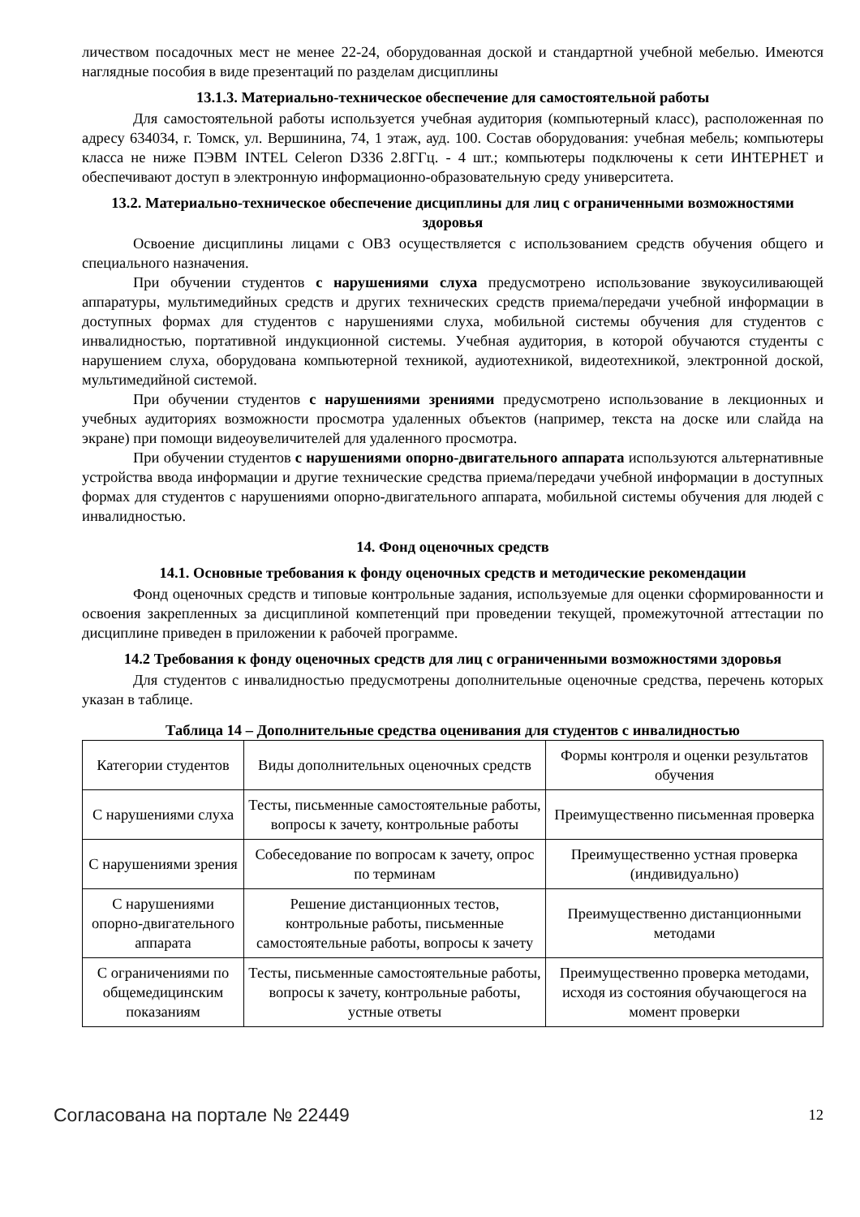личеством посадочных мест не менее 22-24, оборудованная доской и стандартной учебной мебелью. Имеются наглядные пособия в виде презентаций по разделам дисциплины
13.1.3. Материально-техническое обеспечение для самостоятельной работы
Для самостоятельной работы используется учебная аудитория (компьютерный класс), расположенная по адресу 634034, г. Томск, ул. Вершинина, 74, 1 этаж, ауд. 100. Состав оборудования: учебная мебель; компьютеры класса не ниже ПЭВМ INTEL Celeron D336 2.8ГГц. - 4 шт.; компьютеры подключены к сети ИНТЕРНЕТ и обеспечивают доступ в электронную информационно-образовательную среду университета.
13.2. Материально-техническое обеспечение дисциплины для лиц с ограниченными возможностями здоровья
Освоение дисциплины лицами с ОВЗ осуществляется с использованием средств обучения общего и специального назначения.
При обучении студентов с нарушениями слуха предусмотрено использование звукоусиливающей аппаратуры, мультимедийных средств и других технических средств приема/передачи учебной информации в доступных формах для студентов с нарушениями слуха, мобильной системы обучения для студентов с инвалидностью, портативной индукционной системы. Учебная аудитория, в которой обучаются студенты с нарушением слуха, оборудована компьютерной техникой, аудиотехникой, видеотехникой, электронной доской, мультимедийной системой.
При обучении студентов с нарушениями зрениями предусмотрено использование в лекционных и учебных аудиториях возможности просмотра удаленных объектов (например, текста на доске или слайда на экране) при помощи видеоувеличителей для удаленного просмотра.
При обучении студентов с нарушениями опорно-двигательного аппарата используются альтернативные устройства ввода информации и другие технические средства приема/передачи учебной информации в доступных формах для студентов с нарушениями опорно-двигательного аппарата, мобильной системы обучения для людей с инвалидностью.
14. Фонд оценочных средств
14.1. Основные требования к фонду оценочных средств и методические рекомендации
Фонд оценочных средств и типовые контрольные задания, используемые для оценки сформированности и освоения закрепленных за дисциплиной компетенций при проведении текущей, промежуточной аттестации по дисциплине приведен в приложении к рабочей программе.
14.2 Требования к фонду оценочных средств для лиц с ограниченными возможностями здоровья
Для студентов с инвалидностью предусмотрены дополнительные оценочные средства, перечень которых указан в таблице.
Таблица 14 – Дополнительные средства оценивания для студентов с инвалидностью
| Категории студентов | Виды дополнительных оценочных средств | Формы контроля и оценки результатов обучения |
| С нарушениями слуха | Тесты, письменные самостоятельные работы, вопросы к зачету, контрольные работы | Преимущественно письменная проверка |
| С нарушениями зрения | Собеседование по вопросам к зачету, опрос по терминам | Преимущественно устная проверка (индивидуально) |
| С нарушениями опорно-двигательного аппарата | Решение дистанционных тестов, контрольные работы, письменные самостоятельные работы, вопросы к зачету | Преимущественно дистанционными методами |
| С ограничениями по общемедицинским показаниям | Тесты, письменные самостоятельные работы, вопросы к зачету, контрольные работы, устные ответы | Преимущественно проверка методами, исходя из состояния обучающегося на момент проверки |
Согласована на портале № 22449 12